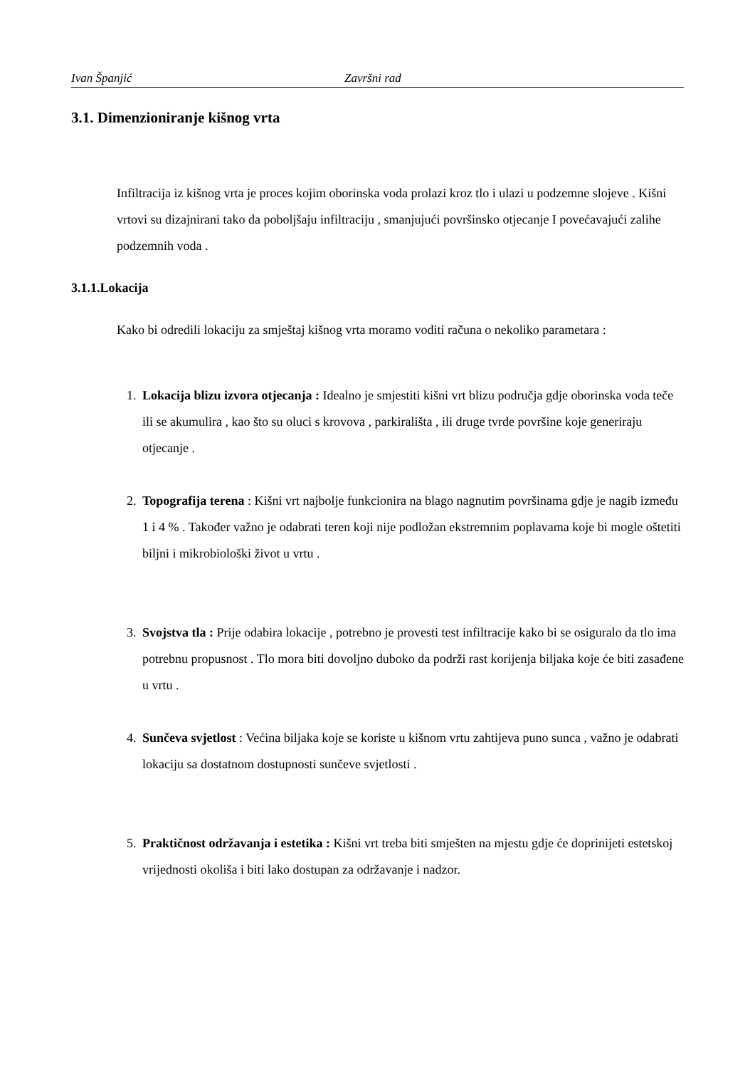Ivan Španjić Završni rad
3.1. Dimenzioniranje kišnog vrta
Infiltracija iz kišnog vrta je proces kojim oborinska voda prolazi kroz tlo i ulazi u podzemne slojeve . Kišni vrtovi su dizajnirani tako da poboljšaju infiltraciju , smanjujući površinsko otjecanje I povećavajući zalihe podzemnih voda .
3.1.1.Lokacija
Kako bi odredili lokaciju za smještaj kišnog vrta moramo voditi računa o nekoliko parametara :
1. Lokacija blizu izvora otjecanja : Idealno je smjestiti kišni vrt blizu područja gdje oborinska voda teče ili se akumulira , kao što su oluci s krovova , parkirališta , ili druge tvrde površine koje generiraju otjecanje .
2. Topografija terena : Kišni vrt najbolje funkcionira na blago nagnutim površinama gdje je nagib između 1 i 4 % . Također važno je odabrati teren koji nije podložan ekstremnim poplavama koje bi mogle oštetiti biljni i mikrobiološki život u vrtu .
3. Svojstva tla : Prije odabira lokacije , potrebno je provesti test infiltracije kako bi se osiguralo da tlo ima potrebnu propusnost . Tlo mora biti dovoljno duboko da podrži rast korijenja biljaka koje će biti zasađene u vrtu .
4. Sunčeva svjetlost : Većina biljaka koje se koriste u kišnom vrtu zahtijeva puno sunca , važno je odabrati lokaciju sa dostatnom dostupnosti sunčeve svjetlosti .
5. Praktičnost održavanja i estetika : Kišni vrt treba biti smješten na mjestu gdje će doprinijeti estetskoj vrijednosti okoliša i biti lako dostupan za održavanje i nadzor.